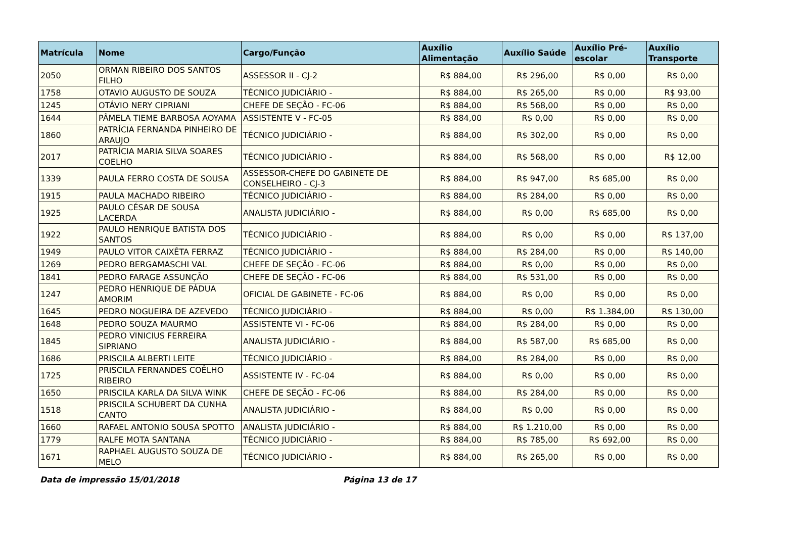| Matrícula | Nome | Cargo/Função | Auxílio Alimentação | Auxílio Saúde | Auxílio Pré-escolar | Auxílio Transporte |
| --- | --- | --- | --- | --- | --- | --- |
| 2050 | ORMAN RIBEIRO DOS SANTOS FILHO | ASSESSOR II - CJ-2 | R$ 884,00 | R$ 296,00 | R$ 0,00 | R$ 0,00 |
| 1758 | OTAVIO AUGUSTO DE SOUZA | TÉCNICO JUDICIÁRIO - | R$ 884,00 | R$ 265,00 | R$ 0,00 | R$ 93,00 |
| 1245 | OTÁVIO NERY CIPRIANI | CHEFE DE SEÇÃO - FC-06 | R$ 884,00 | R$ 568,00 | R$ 0,00 | R$ 0,00 |
| 1644 | PÂMELA TIEME BARBOSA AOYAMA | ASSISTENTE V - FC-05 | R$ 884,00 | R$ 0,00 | R$ 0,00 | R$ 0,00 |
| 1860 | PATRÍCIA FERNANDA PINHEIRO DE ARAUJO | TÉCNICO JUDICIÁRIO - | R$ 884,00 | R$ 302,00 | R$ 0,00 | R$ 0,00 |
| 2017 | PATRÍCIA MARIA SILVA SOARES COELHO | TÉCNICO JUDICIÁRIO - | R$ 884,00 | R$ 568,00 | R$ 0,00 | R$ 12,00 |
| 1339 | PAULA FERRO COSTA DE SOUSA | ASSESSOR-CHEFE DO GABINETE DE CONSELHEIRO - CJ-3 | R$ 884,00 | R$ 947,00 | R$ 685,00 | R$ 0,00 |
| 1915 | PAULA MACHADO RIBEIRO | TÉCNICO JUDICIÁRIO - | R$ 884,00 | R$ 284,00 | R$ 0,00 | R$ 0,00 |
| 1925 | PAULO CÉSAR DE SOUSA LACERDA | ANALISTA JUDICIÁRIO - | R$ 884,00 | R$ 0,00 | R$ 685,00 | R$ 0,00 |
| 1922 | PAULO HENRIQUE BATISTA DOS SANTOS | TÉCNICO JUDICIÁRIO - | R$ 884,00 | R$ 0,00 | R$ 0,00 | R$ 137,00 |
| 1949 | PAULO VITOR CAIXÊTA FERRAZ | TÉCNICO JUDICIÁRIO - | R$ 884,00 | R$ 284,00 | R$ 0,00 | R$ 140,00 |
| 1269 | PEDRO BERGAMASCHI VAL | CHEFE DE SEÇÃO - FC-06 | R$ 884,00 | R$ 0,00 | R$ 0,00 | R$ 0,00 |
| 1841 | PEDRO FARAGE ASSUNÇÃO | CHEFE DE SEÇÃO - FC-06 | R$ 884,00 | R$ 531,00 | R$ 0,00 | R$ 0,00 |
| 1247 | PEDRO HENRIQUE DE PÁDUA AMORIM | OFICIAL DE GABINETE - FC-06 | R$ 884,00 | R$ 0,00 | R$ 0,00 | R$ 0,00 |
| 1645 | PEDRO NOGUEIRA DE AZEVEDO | TÉCNICO JUDICIÁRIO - | R$ 884,00 | R$ 0,00 | R$ 1.384,00 | R$ 130,00 |
| 1648 | PEDRO SOUZA MAURMO | ASSISTENTE VI - FC-06 | R$ 884,00 | R$ 284,00 | R$ 0,00 | R$ 0,00 |
| 1845 | PEDRO VINICIUS FERREIRA SIPRIANO | ANALISTA JUDICIÁRIO - | R$ 884,00 | R$ 587,00 | R$ 685,00 | R$ 0,00 |
| 1686 | PRISCILA ALBERTI LEITE | TÉCNICO JUDICIÁRIO - | R$ 884,00 | R$ 284,00 | R$ 0,00 | R$ 0,00 |
| 1725 | PRISCILA FERNANDES COÊLHO RIBEIRO | ASSISTENTE IV - FC-04 | R$ 884,00 | R$ 0,00 | R$ 0,00 | R$ 0,00 |
| 1650 | PRISCILA KARLA DA SILVA WINK | CHEFE DE SEÇÃO - FC-06 | R$ 884,00 | R$ 284,00 | R$ 0,00 | R$ 0,00 |
| 1518 | PRISCILA SCHUBERT DA CUNHA CANTO | ANALISTA JUDICIÁRIO - | R$ 884,00 | R$ 0,00 | R$ 0,00 | R$ 0,00 |
| 1660 | RAFAEL ANTONIO SOUSA SPOTTO | ANALISTA JUDICIÁRIO - | R$ 884,00 | R$ 1.210,00 | R$ 0,00 | R$ 0,00 |
| 1779 | RALFE MOTA SANTANA | TÉCNICO JUDICIÁRIO - | R$ 884,00 | R$ 785,00 | R$ 692,00 | R$ 0,00 |
| 1671 | RAPHAEL AUGUSTO SOUZA DE MELO | TÉCNICO JUDICIÁRIO - | R$ 884,00 | R$ 265,00 | R$ 0,00 | R$ 0,00 |
Data de impressão 15/01/2018 Página 13 de 17